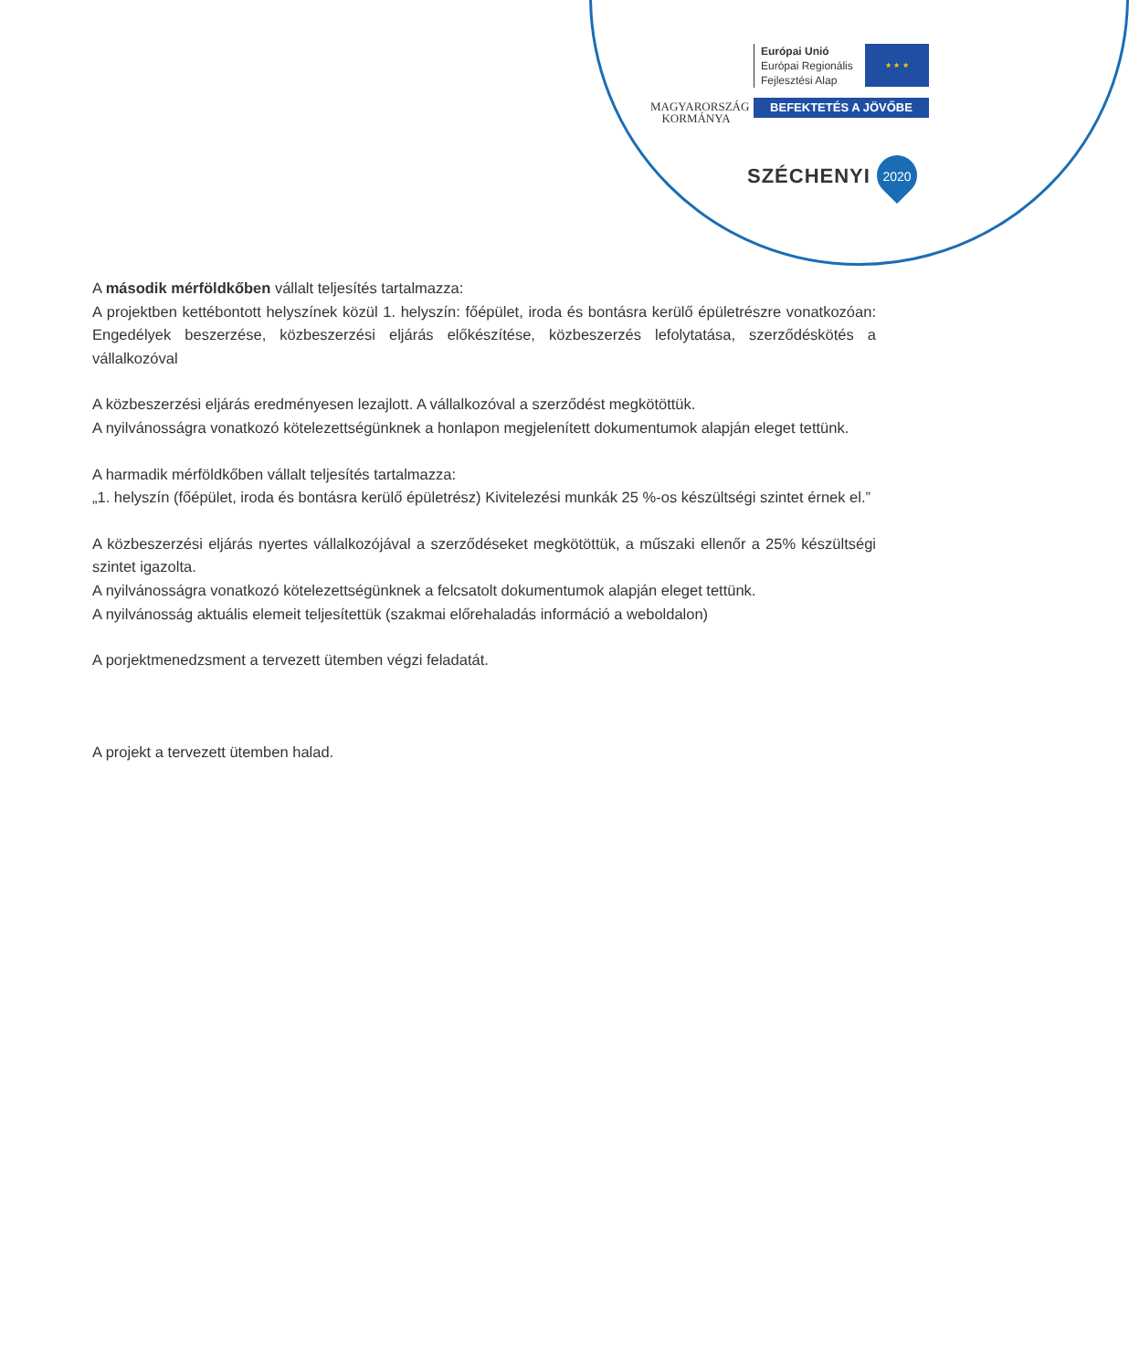MAGYARORSZÁG
KORMÁNYA
Európai Unió
Európai Regionális
Fejlesztési Alap
★ ★ ★
BEFEKTETÉS A JÖVŐBE
SZÉCHENYI 2020
A második mérföldkőben vállalt teljesítés tartalmazza:
A projektben kettébontott helyszínek közül 1. helyszín: főépület, iroda és bontásra kerülő épületrészre vonatkozóan: Engedélyek beszerzése, közbeszerzési eljárás előkészítése, közbeszerzés lefolytatása, szerződéskötés a vállalkozóval
A közbeszerzési eljárás eredményesen lezajlott. A vállalkozóval a szerződést megkötöttük.
A nyilvánosságra vonatkozó kötelezettségünknek a honlapon megjelenített dokumentumok alapján eleget tettünk.
A harmadik mérföldkőben vállalt teljesítés tartalmazza:
„1. helyszín (főépület, iroda és bontásra kerülő épületrész) Kivitelezési munkák 25 %-os készültségi szintet érnek el.”
A közbeszerzési eljárás nyertes vállalkozójával a szerződéseket megkötöttük, a műszaki ellenőr a 25% készültségi szintet igazolta.
A nyilvánosságra vonatkozó kötelezettségünknek a felcsatolt dokumentumok alapján eleget tettünk.
A nyilvánosság aktuális elemeit teljesítettük (szakmai előrehaladás információ a weboldalon)
A porjektmenedzsment a tervezett ütemben végzi feladatát.
A projekt a tervezett ütemben halad.